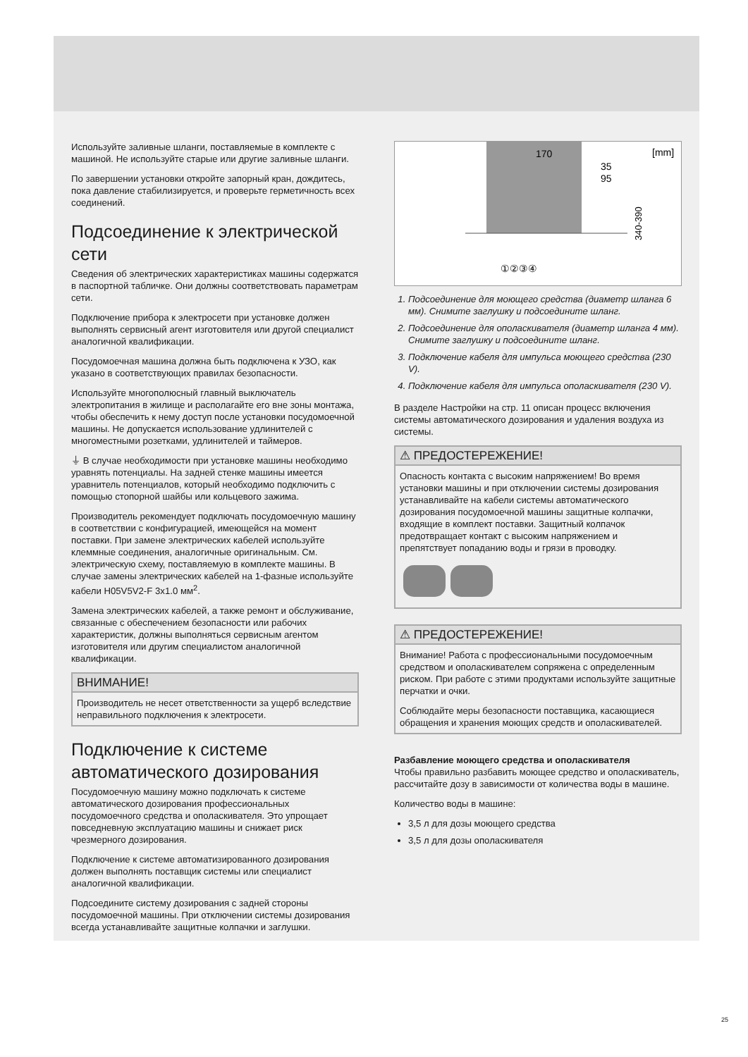Используйте заливные шланги, поставляемые в комплекте с машиной. Не используйте старые или другие заливные шланги.
По завершении установки откройте запорный кран, дождитесь, пока давление стабилизируется, и проверьте герметичность всех соединений.
Подсоединение к электрической сети
Сведения об электрических характеристиках машины содержатся в паспортной табличке. Они должны соответствовать параметрам сети.
Подключение прибора к электросети при установке должен выполнять сервисный агент изготовителя или другой специалист аналогичной квалификации.
Посудомоечная машина должна быть подключена к УЗО, как указано в соответствующих правилах безопасности.
Используйте многополюсный главный выключатель электропитания в жилище и располагайте его вне зоны монтажа, чтобы обеспечить к нему доступ после установки посудомоечной машины. Не допускается использование удлинителей с многоместными розетками, удлинителей и таймеров.
⏚ В случае необходимости при установке машины необходимо уравнять потенциалы. На задней стенке машины имеется уравнитель потенциалов, который необходимо подключить с помощью стопорной шайбы или кольцевого зажима.
Производитель рекомендует подключать посудомоечную машину в соответствии с конфигурацией, имеющейся на момент поставки. При замене электрических кабелей используйте клеммные соединения, аналогичные оригинальным. См. электрическую схему, поставляемую в комплекте машины. В случае замены электрических кабелей на 1-фазные используйте кабели H05V5V2-F 3x1.0 мм<sup>2</sup>.
Замена электрических кабелей, а также ремонт и обслуживание, связанные с обеспечением безопасности или рабочих характеристик, должны выполняться сервисным агентом изготовителя или другим специалистом аналогичной квалификации.
ВНИМАНИЕ!
Производитель не несет ответственности за ущерб вследствие неправильного подключения к электросети.
Подключение к системе автоматического дозирования
Посудомоечную машину можно подключать к системе автоматического дозирования профессиональных посудомоечного средства и ополаскивателя. Это упрощает повседневную эксплуатацию машины и снижает риск чрезмерного дозирования.
Подключение к системе автоматизированного дозирования должен выполнять поставщик системы или специалист аналогичной квалификации.
Подсоедините систему дозирования с задней стороны посудомоечной машины. При отключении системы дозирования всегда устанавливайте защитные колпачки и заглушки.
170
35
95
[mm]
340-390
①②③④
1. Подсоединение для моющего средства (диаметр шланга 6 мм). Снимите заглушку и подсоедините шланг.
2. Подсоединение для ополаскивателя (диаметр шланга 4 мм). Снимите заглушку и подсоедините шланг.
3. Подключение кабеля для импульса моющего средства (230 V).
4. Подключение кабеля для импульса ополаскивателя (230 V).
В разделе Настройки на стр. 11 описан процесс включения системы автоматического дозирования и удаления воздуха из системы.
⚠ ПРЕДОСТЕРЕЖЕНИЕ!
Опасность контакта с высоким напряжением! Во время установки машины и при отключении системы дозирования устанавливайте на кабели системы автоматического дозирования посудомоечной машины защитные колпачки, входящие в комплект поставки. Защитный колпачок предотвращает контакт с высоким напряжением и препятствует попаданию воды и грязи в проводку.
⚠ ПРЕДОСТЕРЕЖЕНИЕ!
Внимание! Работа с профессиональными посудомоечным средством и ополаскивателем сопряжена с определенным риском. При работе с этими продуктами используйте защитные перчатки и очки.
Соблюдайте меры безопасности поставщика, касающиеся обращения и хранения моющих средств и ополаскивателей.
Разбавление моющего средства и ополаскивателя
Чтобы правильно разбавить моющее средство и ополаскиватель, рассчитайте дозу в зависимости от количества воды в машине.
Количество воды в машине:
3,5 л для дозы моющего средства
3,5 л для дозы ополаскивателя
25